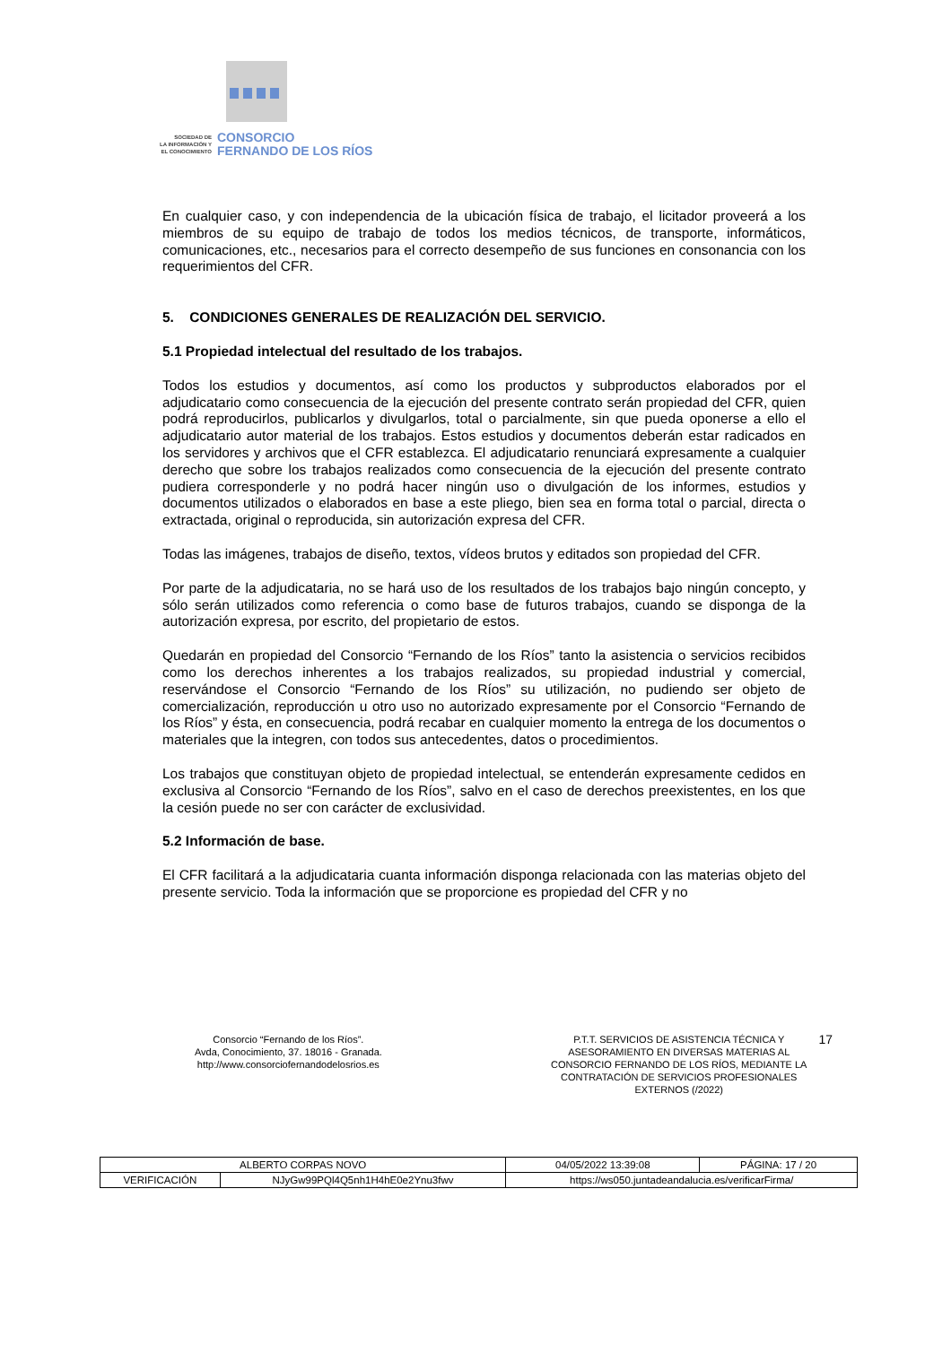SOCIEDAD DE
LA INFORMACIÓN Y
EL CONOCIMIENTO
CONSORCIO
FERNANDO DE LOS RÍOS
En cualquier caso, y con independencia de la ubicación física de trabajo, el licitador proveerá a los miembros de su equipo de trabajo de todos los medios técnicos, de transporte, informáticos, comunicaciones, etc., necesarios para el correcto desempeño de sus funciones en consonancia con los requerimientos del CFR.
5. CONDICIONES GENERALES DE REALIZACIÓN DEL SERVICIO.
5.1 Propiedad intelectual del resultado de los trabajos.
Todos los estudios y documentos, así como los productos y subproductos elaborados por el adjudicatario como consecuencia de la ejecución del presente contrato serán propiedad del CFR, quien podrá reproducirlos, publicarlos y divulgarlos, total o parcialmente, sin que pueda oponerse a ello el adjudicatario autor material de los trabajos. Estos estudios y documentos deberán estar radicados en los servidores y archivos que el CFR establezca. El adjudicatario renunciará expresamente a cualquier derecho que sobre los trabajos realizados como consecuencia de la ejecución del presente contrato pudiera corresponderle y no podrá hacer ningún uso o divulgación de los informes, estudios y documentos utilizados o elaborados en base a este pliego, bien sea en forma total o parcial, directa o extractada, original o reproducida, sin autorización expresa del CFR.
Todas las imágenes, trabajos de diseño, textos, vídeos brutos y editados son propiedad del CFR.
Por parte de la adjudicataria, no se hará uso de los resultados de los trabajos bajo ningún concepto, y sólo serán utilizados como referencia o como base de futuros trabajos, cuando se disponga de la autorización expresa, por escrito, del propietario de estos.
Quedarán en propiedad del Consorcio “Fernando de los Ríos” tanto la asistencia o servicios recibidos como los derechos inherentes a los trabajos realizados, su propiedad industrial y comercial, reservándose el Consorcio “Fernando de los Ríos” su utilización, no pudiendo ser objeto de comercialización, reproducción u otro uso no autorizado expresamente por el Consorcio “Fernando de los Ríos” y ésta, en consecuencia, podrá recabar en cualquier momento la entrega de los documentos o materiales que la integren, con todos sus antecedentes, datos o procedimientos.
Los trabajos que constituyan objeto de propiedad intelectual, se entenderán expresamente cedidos en exclusiva al Consorcio “Fernando de los Ríos”, salvo en el caso de derechos preexistentes, en los que la cesión puede no ser con carácter de exclusividad.
5.2 Información de base.
El CFR facilitará a la adjudicataria cuanta información disponga relacionada con las materias objeto del presente servicio. Toda la información que se proporcione es propiedad del CFR y no
Consorcio “Fernando de los Ríos”.
Avda, Conocimiento, 37. 18016 - Granada.
http://www.consorciofernandodelosrios.es
P.T.T. SERVICIOS DE ASISTENCIA TÉCNICA Y ASESORAMIENTO EN DIVERSAS MATERIAS AL CONSORCIO FERNANDO DE LOS RÍOS, MEDIANTE LA CONTRATACIÓN DE SERVICIOS PROFESIONALES EXTERNOS (/2022)
17
| ALBERTO CORPAS NOVO | | | 04/05/2022 13:39:08 | PÁGINA: 17 / 20 |
| VERIFICACIÓN | NJyGw99PQl4Q5nh1H4hE0e2Ynu3fwv | https://ws050.juntadeandalucia.es/verificarFirma/ | | |